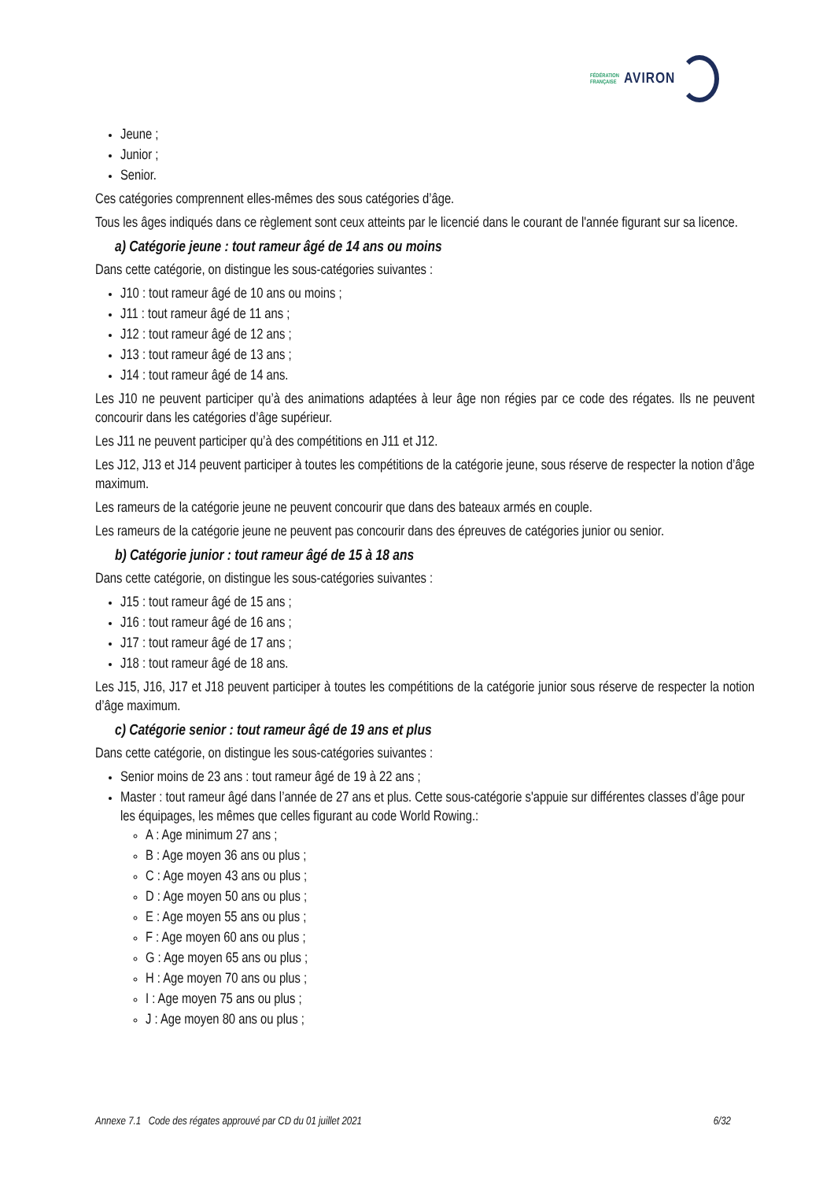FÉDÉRATION
FRANÇAISE
AVIRON
Jeune ;
Junior ;
Senior.
Ces catégories comprennent elles-mêmes des sous catégories d’âge.
Tous les âges indiqués dans ce règlement sont ceux atteints par le licencié dans le courant de l'année figurant sur sa licence.
a) Catégorie jeune : tout rameur âgé de 14 ans ou moins
Dans cette catégorie, on distingue les sous-catégories suivantes :
J10 : tout rameur âgé de 10 ans ou moins ;
J11 : tout rameur âgé de 11 ans ;
J12 : tout rameur âgé de 12 ans ;
J13 : tout rameur âgé de 13 ans ;
J14 : tout rameur âgé de 14 ans.
Les J10 ne peuvent participer qu’à des animations adaptées à leur âge non régies par ce code des régates. Ils ne peuvent concourir dans les catégories d’âge supérieur.
Les J11 ne peuvent participer qu’à des compétitions en J11 et J12.
Les J12, J13 et J14 peuvent participer à toutes les compétitions de la catégorie jeune, sous réserve de respecter la notion d’âge maximum.
Les rameurs de la catégorie jeune ne peuvent concourir que dans des bateaux armés en couple.
Les rameurs de la catégorie jeune ne peuvent pas concourir dans des épreuves de catégories junior ou senior.
b) Catégorie junior : tout rameur âgé de 15 à 18 ans
Dans cette catégorie, on distingue les sous-catégories suivantes :
J15 : tout rameur âgé de 15 ans ;
J16 : tout rameur âgé de 16 ans ;
J17 : tout rameur âgé de 17 ans ;
J18 : tout rameur âgé de 18 ans.
Les J15, J16, J17 et J18 peuvent participer à toutes les compétitions de la catégorie junior sous réserve de respecter la notion d’âge maximum.
c) Catégorie senior : tout rameur âgé de 19 ans et plus
Dans cette catégorie, on distingue les sous-catégories suivantes :
Senior moins de 23 ans : tout rameur âgé de 19 à 22 ans ;
Master : tout rameur âgé dans l’année de 27 ans et plus. Cette sous-catégorie s'appuie sur différentes classes d’âge pour les équipages, les mêmes que celles figurant au code World Rowing.:
A : Age minimum 27 ans ;
B : Age moyen 36 ans ou plus ;
C : Age moyen 43 ans ou plus ;
D : Age moyen 50 ans ou plus ;
E : Age moyen 55 ans ou plus ;
F : Age moyen 60 ans ou plus ;
G : Age moyen 65 ans ou plus ;
H : Age moyen 70 ans ou plus ;
I : Age moyen 75 ans ou plus ;
J : Age moyen 80 ans ou plus ;
Annexe 7.1 Code des régates approuvé par CD du 01 juillet 2021 6/32